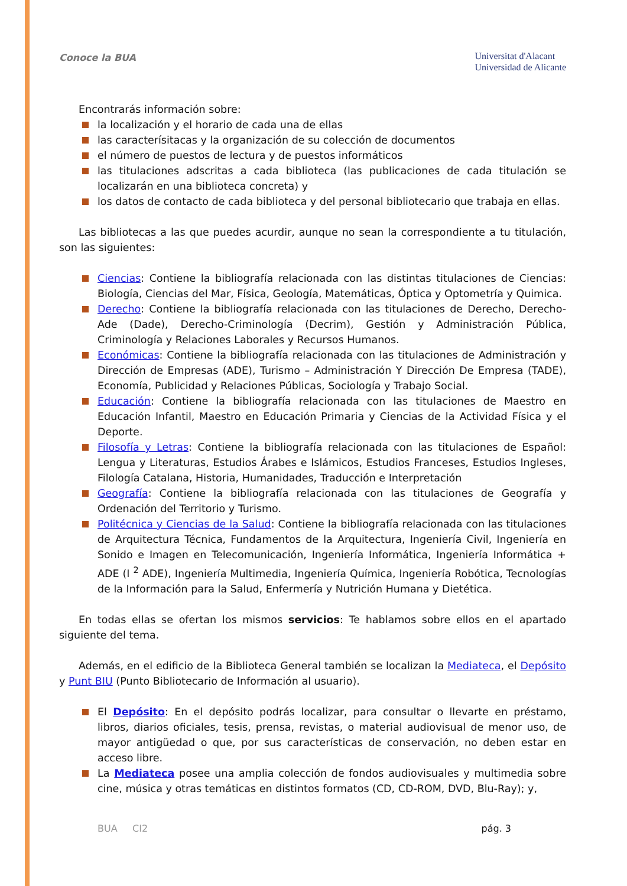Conoce la BUA
Universitat d'Alacant
Universidad de Alicante
Encontrarás información sobre:
la localización y el horario de cada una de ellas
las caracterísitacas y la organización de su colección de documentos
el número de puestos de lectura y de puestos informáticos
las titulaciones adscritas a cada biblioteca (las publicaciones de cada titulación se localizarán en una biblioteca concreta) y
los datos de contacto de cada biblioteca y del personal bibliotecario que trabaja en ellas.
Las bibliotecas a las que puedes acurdir, aunque no sean la correspondiente a tu titulación, son las siguientes:
Ciencias: Contiene la bibliografía relacionada con las distintas titulaciones de Ciencias: Biología, Ciencias del Mar, Física, Geología, Matemáticas, Óptica y Optometría y Quimica.
Derecho: Contiene la bibliografía relacionada con las titulaciones de Derecho, Derecho-Ade (Dade), Derecho-Criminología (Decrim), Gestión y Administración Pública, Criminología y Relaciones Laborales y Recursos Humanos.
Económicas: Contiene la bibliografía relacionada con las titulaciones de Administración y Dirección de Empresas (ADE), Turismo – Administración Y Dirección De Empresa (TADE), Economía, Publicidad y Relaciones Públicas, Sociología y Trabajo Social.
Educación: Contiene la bibliografía relacionada con las titulaciones de Maestro en Educación Infantil, Maestro en Educación Primaria y Ciencias de la Actividad Física y el Deporte.
Filosofía y Letras: Contiene la bibliografía relacionada con las titulaciones de Español: Lengua y Literaturas, Estudios Árabes e Islámicos, Estudios Franceses, Estudios Ingleses, Filología Catalana, Historia, Humanidades, Traducción e Interpretación
Geografía: Contiene la bibliografía relacionada con las titulaciones de Geografía y Ordenación del Territorio y Turismo.
Politécnica y Ciencias de la Salud: Contiene la bibliografía relacionada con las titulaciones de Arquitectura Técnica, Fundamentos de la Arquitectura, Ingeniería Civil, Ingeniería en Sonido e Imagen en Telecomunicación, Ingeniería Informática, Ingeniería Informática + ADE (I <sup>2</sup> ADE), Ingeniería Multimedia, Ingeniería Química, Ingeniería Robótica, Tecnologías de la Información para la Salud, Enfermería y Nutrición Humana y Dietética.
En todas ellas se ofertan los mismos servicios: Te hablamos sobre ellos en el apartado siguiente del tema.
Además, en el edificio de la Biblioteca General también se localizan la Mediateca, el Depósito y Punt BIU (Punto Bibliotecario de Información al usuario).
El Depósito: En el depósito podrás localizar, para consultar o llevarte en préstamo, libros, diarios oficiales, tesis, prensa, revistas, o material audiovisual de menor uso, de mayor antigüedad o que, por sus características de conservación, no deben estar en acceso libre.
La Mediateca posee una amplia colección de fondos audiovisuales y multimedia sobre cine, música y otras temáticas en distintos formatos (CD, CD-ROM, DVD, Blu-Ray); y,
BUA CI2 pág. 3